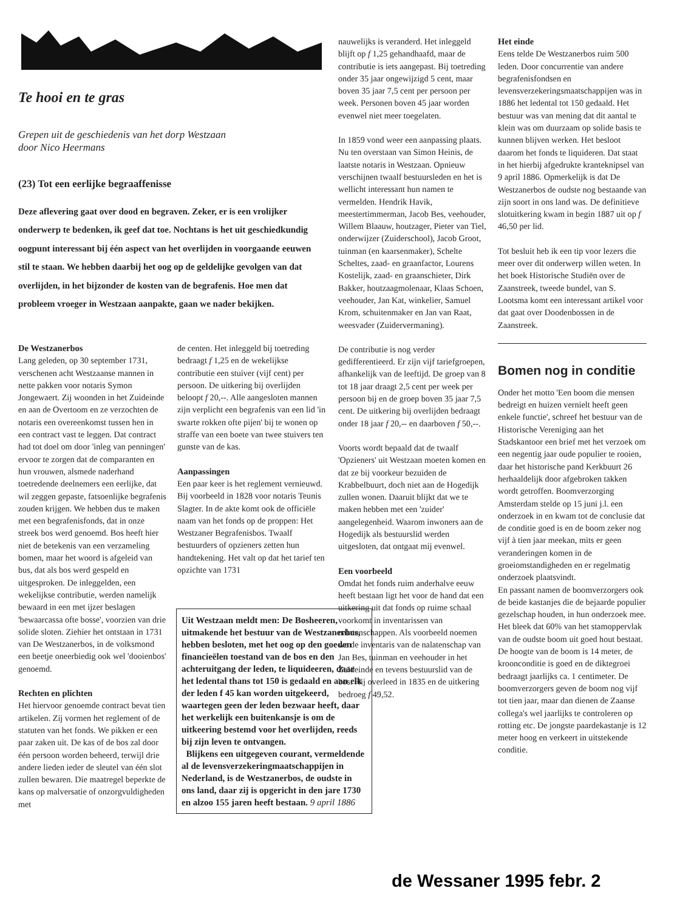Te hooi en te gras
Grepen uit de geschiedenis van het dorp Westzaan
door Nico Heermans
(23) Tot een eerlijke begraaffenisse
Deze aflevering gaat over dood en begraven. Zeker, er is een vrolijker onderwerp te bedenken, ik geef dat toe. Nochtans is het uit geschiedkundig oogpunt interessant bij één aspect van het overlijden in voorgaande eeuwen stil te staan. We hebben daarbij het oog op de geldelijke gevolgen van dat overlijden, in het bijzonder de kosten van de begrafenis. Hoe men dat probleem vroeger in Westzaan aanpakte, gaan we nader bekijken.
De Westzanerbos
Lang geleden, op 30 september 1731, verschenen acht Westzaanse mannen in nette pakken voor notaris Symon Jongewaert. Zij woonden in het Zuideinde en aan de Overtoom en ze verzochten de notaris een overeenkomst tussen hen in een contract vast te leggen. Dat contract had tot doel om door 'inleg van penningen' ervoor te zorgen dat de comparanten en hun vrouwen, alsmede naderhand toetredende deelnemers een eerlijke, dat wil zeggen gepaste, fatsoenlijke begrafenis zouden krijgen. We hebben dus te maken met een begrafenisfonds, dat in onze streek bos werd genoemd. Bos heeft hier niet de betekenis van een verzameling bomen, maar het woord is afgeleid van bus, dat als bos werd gespeld en uitgesproken. De inleggelden, een wekelijkse contributie, werden namelijk bewaard in een met ijzer beslagen 'bewaarcassa ofte bosse', voorzien van drie solide sloten. Ziehier het ontstaan in 1731 van De Westzanerbos, in de volksmond een beetje oneerbiedig ook wel 'dooienbos' genoemd.
Rechten en plichten
Het hiervoor genoemde contract bevat tien artikelen. Zij vormen het reglement of de statuten van het fonds. We pikken er een paar zaken uit. De kas of de bos zal door één persoon worden beheerd, terwijl drie andere lieden ieder de sleutel van één slot zullen bewaren. Die maatregel beperkte de kans op malversatie of onzorgvuldigheden met
de centen. Het inleggeld bij toetreding bedraagt f 1,25 en de wekelijkse contributie een stuiver (vijf cent) per persoon. De uitkering bij overlijden beloopt f 20,--. Alle aangesloten mannen zijn verplicht een begrafenis van een lid 'in swarte rokken ofte pijen' bij te wonen op straffe van een boete van twee stuivers ten gunste van de kas.
Aanpassingen
Een paar keer is het reglement vernieuwd. Bij voorbeeld in 1828 voor notaris Teunis Slagter. In de akte komt ook de officiële naam van het fonds op de proppen: Het Westzaner Begrafenisbos. Twaalf bestuurders of opzieners zetten hun handtekening. Het valt op dat het tarief ten opzichte van 1731
Uit Westzaan meldt men: De Bosheeren, uitmakende het bestuur van de Westzanerbos, hebben besloten, met het oog op den goeden financieëlen toestand van de bos en den achteruitgang der leden, te liquideeren, daar het ledental thans tot 150 is gedaald en aan elk der leden f 45 kan worden uitgekeerd, waartegen geen der leden bezwaar heeft, daar het werkelijk een buitenkansje is om de uitkeering bestemd voor het overlijden, reeds bij zijn leven te ontvangen.
Blijkens een uitgegeven courant, vermeldende al de levensverzekeringmaatschappijen in Nederland, is de Westzanerbos, de oudste in ons land, daar zij is opgericht in den jare 1730 en alzoo 155 jaren heeft bestaan. 9 april 1886
nauwelijks is veranderd. Het inleggeld blijft op f 1,25 gehandhaafd, maar de contributie is iets aangepast. Bij toetreding onder 35 jaar ongewijzigd 5 cent, maar boven 35 jaar 7,5 cent per persoon per week. Personen boven 45 jaar worden evenwel niet meer toegelaten.
In 1859 vond weer een aanpassing plaats. Nu ten overstaan van Simon Heinis, de laatste notaris in Westzaan. Opnieuw verschijnen twaalf bestuursleden en het is wellicht interessant hun namen te vermelden. Hendrik Havik, meestertimmerman, Jacob Bes, veehouder, Willem Blaauw, houtzager, Pieter van Tiel, onderwijzer (Zuiderschool), Jacob Groot, tuinman (en kaarsenmaker), Schelte Scheltes, zaad- en graanfactor, Lourens Kostelijk, zaad- en graanschieter, Dirk Bakker, houtzaagmolenaar, Klaas Schoen, veehouder, Jan Kat, winkelier, Samuel Krom, schuitenmaker en Jan van Raat, weesvader (Zuidervermaning).
De contributie is nog verder gedifferentieerd. Er zijn vijf tariefgroepen, afhankelijk van de leeftijd. De groep van 8 tot 18 jaar draagt 2,5 cent per week per persoon bij en de groep boven 35 jaar 7,5 cent. De uitkering bij overlijden bedraagt onder 18 jaar f 20,-- en daarboven f 50,--.
Voorts wordt bepaald dat de twaalf 'Opzieners' uit Westzaan moeten komen en dat ze bij voorkeur bezuiden de Krabbelbuurt, doch niet aan de Hogedijk zullen wonen. Daaruit blijkt dat we te maken hebben met een 'zuider' aangelegenheid. Waarom inwoners aan de Hogedijk als bestuurslid werden uitgesloten, dat ontgaat mij evenwel.
Een voorbeeld
Omdat het fonds ruim anderhalve eeuw heeft bestaan ligt het voor de hand dat een uitkering uit dat fonds op ruime schaal voorkomt in inventarissen van nalatenschappen. Als voorbeeld noemen we de inventaris van de nalatenschap van Jan Bes, tuinman en veehouder in het Zuideinde en tevens bestuurslid van de bos. Hij overleed in 1835 en de uitkering bedroeg f 49,52.
Het einde
Eens telde De Westzanerbos ruim 500 leden. Door concurrentie van andere begrafenisfondsen en levensverzekeringsmaatschappijen was in 1886 het ledental tot 150 gedaald. Het bestuur was van mening dat dit aantal te klein was om duurzaam op solide basis te kunnen blijven werken. Het besloot daarom het fonds te liquideren. Dat staat in het hierbij afgedrukte kranteknipsel van 9 april 1886. Opmerkelijk is dat De Westzanerbos de oudste nog bestaande van zijn soort in ons land was. De definitieve slotuitkering kwam in begin 1887 uit op f 46,50 per lid.
Tot besluit heb ik een tip voor lezers die meer over dit onderwerp willen weten. In het boek Historische Studiën over de Zaanstreek, tweede bundel, van S. Lootsma komt een interessant artikel voor dat gaat over Doodenbossen in de Zaanstreek.
Bomen nog in conditie
Onder het motto 'Een boom die mensen bedreigt en huizen vernielt heeft geen enkele functie', schreef het bestuur van de Historische Vereniging aan het Stadskantoor een brief met het verzoek om een negentig jaar oude populier te rooien, daar het historische pand Kerkbuurt 26 herhaaldelijk door afgebroken takken wordt getroffen. Boomverzorging Amsterdam stelde op 15 juni j.l. een onderzoek in en kwam tot de conclusie dat de conditie goed is en de boom zeker nog vijf à tien jaar meekan, mits er geen veranderingen komen in de groeiomstandigheden en er regelmatig onderzoek plaatsvindt.
En passant namen de boomverzorgers ook de beide kastanjes die de bejaarde populier gezelschap houden, in hun onderzoek mee. Het bleek dat 60% van het stamoppervlak van de oudste boom uit goed hout bestaat. De hoogte van de boom is 14 meter, de kroonconditie is goed en de diktegroei bedraagt jaarlijks ca. 1 centimeter. De boomverzorgers geven de boom nog vijf tot tien jaar, maar dan dienen de Zaanse collega's wel jaarlijks te controleren op rotting etc. De jongste paardekastanje is 12 meter hoog en verkeert in uitstekende conditie.
de Wessaner 1995 febr. 2